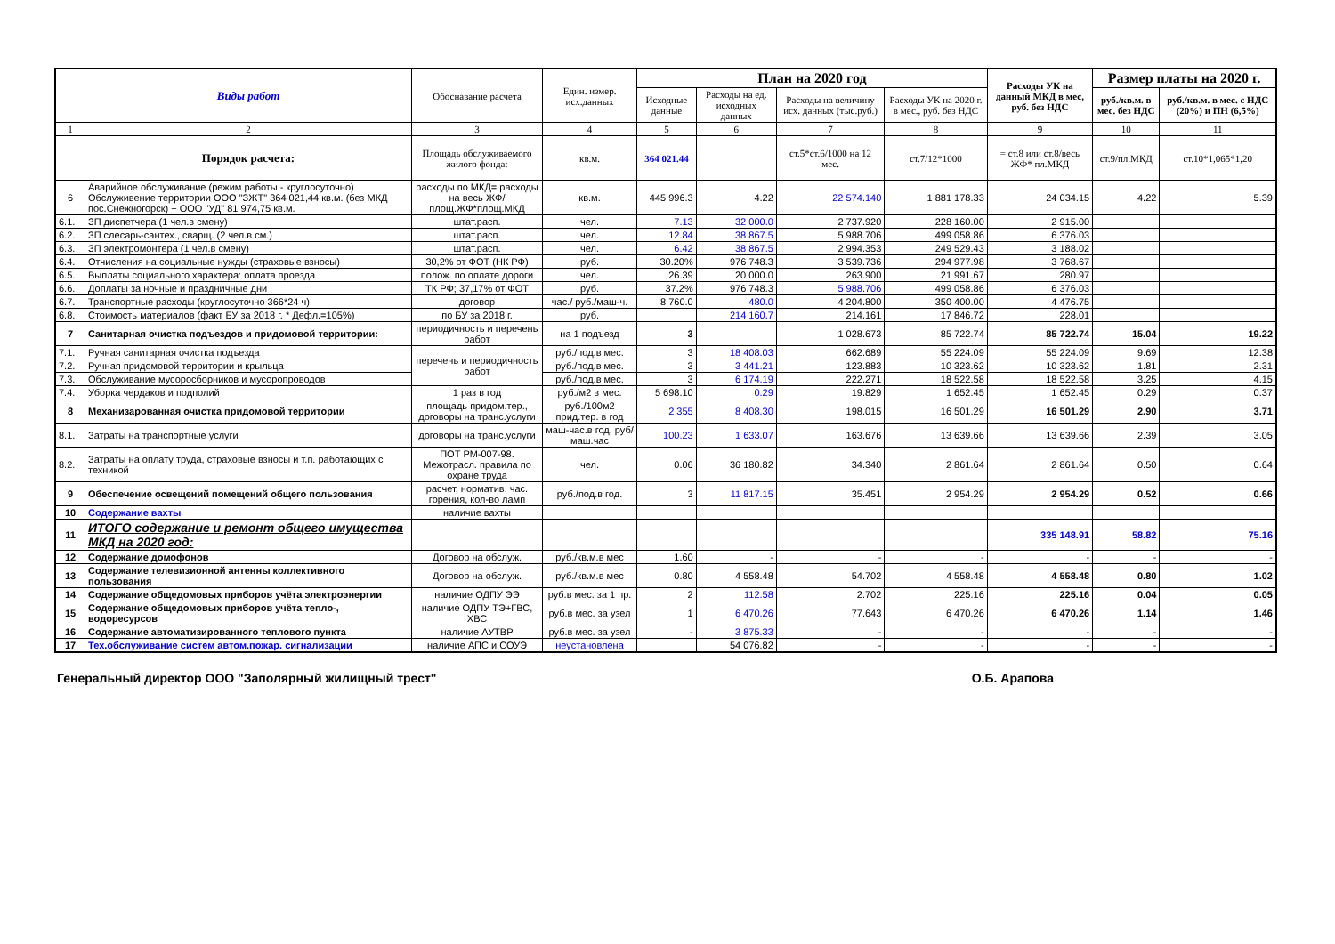| | Виды работ | Обоснавание расчета | Един. измер. исх.данных | План на 2020 год | | | | Расходы УК на данный МКД в мес, руб. без НДС | Размер платы на 2020 г. | |
| --- | --- | --- | --- | --- | --- | --- | --- | --- | --- | --- |
| | | | | Исходные данные | Расходы на ед. исходных данных | Расходы на величину исх. данных (тыс.руб.) | Расходы УК на 2020 г. в мес., руб. без НДС | | руб./кв.м. в мес. без НДС | руб./кв.м. в мес. с НДС (20%) и ПН (6,5%) |
| 1 | 2 | 3 | 4 | 5 | 6 | 7 | 8 | 9 | 10 | 11 |
| | Порядок расчета: | Площадь обслуживаемого жилого фонда: | кв.м. | 364 021.44 | | ст.5*ст.6/1000 на 12 мес. | ст.7/12*1000 | = ст.8 или ст.8/весь ЖФ* пл.МКД | ст.9/пл.МКД | ст.10*1,065*1,20 |
| 6 | Аварийное обслуживание (режим работы - круглосуточно) Обслуживение территории ООО "ЗЖТ" 364 021,44 кв.м. (без МКД пос.Снежногорск) + ООО "УД" 81 974,75 кв.м. | расходы по МКД= расходы на весь ЖФ/ площ.ЖФ*площ.МКД | кв.м. | 445 996.3 | 4.22 | 22 574.140 | 1 881 178.33 | 24 034.15 | 4.22 | 5.39 |
| 6.1. | ЗП диспетчера (1 чел.в смену) | штат.расп. | чел. | 7.13 | 32 000.0 | 2 737.920 | 228 160.00 | 2 915.00 | | |
| 6.2. | ЗП слесарь-сантех., сварщ. (2 чел.в см.) | штат.расп. | чел. | 12.84 | 38 867.5 | 5 988.706 | 499 058.86 | 6 376.03 | | |
| 6.3. | ЗП электромонтера (1 чел.в смену) | штат.расп. | чел. | 6.42 | 38 867.5 | 2 994.353 | 249 529.43 | 3 188.02 | | |
| 6.4. | Отчисления на социальные нужды (страховые взносы) | 30,2% от ФОТ (НК РФ) | руб. | 30.20% | 976 748.3 | 3 539.736 | 294 977.98 | 3 768.67 | | |
| 6.5. | Выплаты социального характера: оплата проезда | полож. по оплате дороги | чел. | 26.39 | 20 000.0 | 263.900 | 21 991.67 | 280.97 | | |
| 6.6. | Доплаты за ночные и праздничные дни | ТК РФ; 37,17% от ФОТ | руб. | 37.2% | 976 748.3 | 5 988.706 | 499 058.86 | 6 376.03 | | |
| 6.7. | Транспортные расходы (круглосуточно 366*24 ч) | договор | час./ руб./маш-ч. | 8 760.0 | 480.0 | 4 204.800 | 350 400.00 | 4 476.75 | | |
| 6.8. | Стоимость материалов (факт БУ за 2018 г. * Дефл.=105%) | по БУ за 2018 г. | руб. | | 214 160.7 | 214.161 | 17 846.72 | 228.01 | | |
| 7 | Санитарная очистка подъездов и придомовой территории: | периодичность и перечень работ | на 1 подъезд | 3 | | 1 028.673 | 85 722.74 | 85 722.74 | 15.04 | 19.22 |
| 7.1. | Ручная санитарная очистка подъезда | перечень и периодичность работ | руб./под.в мес. | 3 | 18 408.03 | 662.689 | 55 224.09 | 55 224.09 | 9.69 | 12.38 |
| 7.2. | Ручная придомовой территории и крыльца | | руб./под.в мес. | 3 | 3 441.21 | 123.883 | 10 323.62 | 10 323.62 | 1.81 | 2.31 |
| 7.3. | Обслуживание мусоросборников и мусоропроводов | | руб./под.в мес. | 3 | 6 174.19 | 222.271 | 18 522.58 | 18 522.58 | 3.25 | 4.15 |
| 7.4. | Уборка чердаков и подполий | 1 раз в год | руб./м2 в мес. | 5 698.10 | 0.29 | 19.829 | 1 652.45 | 1 652.45 | 0.29 | 0.37 |
| 8 | Механизарованная очистка придомовой территории | площадь придом.тер., договоры на транс.услуги | руб./100м2 прид.тер. в год | 2 355 | 8 408.30 | 198.015 | 16 501.29 | 16 501.29 | 2.90 | 3.71 |
| 8.1. | Затраты на транспортные услуги | договоры на транс.услуги | маш-час.в год, руб/маш.час | 100.23 | 1 633.07 | 163.676 | 13 639.66 | 13 639.66 | 2.39 | 3.05 |
| 8.2. | Затраты на оплату труда, страховые взносы и т.п. работающих с техникой | ПОТ РМ-007-98. Межотрасл. правила по охране труда | чел. | 0.06 | 36 180.82 | 34.340 | 2 861.64 | 2 861.64 | 0.50 | 0.64 |
| 9 | Обеспечение освещений помещений общего пользования | расчет, норматив. час. горения, кол-во ламп | руб./под.в год. | 3 | 11 817.15 | 35.451 | 2 954.29 | 2 954.29 | 0.52 | 0.66 |
| 10 | Содержание вахты | наличие вахты | | | | | | | | |
| 11 | ИТОГО содержание и ремонт общего имущества МКД на 2020 год: | | | | | | | 335 148.91 | 58.82 | 75.16 |
| 12 | Содержание домофонов | Договор на обслуж. | руб./кв.м.в мес | 1.60 | - | - | - | - | - | - |
| 13 | Содержание телевизионной антенны коллективного пользования | Договор на обслуж. | руб./кв.м.в мес | 0.80 | 4 558.48 | 54.702 | 4 558.48 | 4 558.48 | 0.80 | 1.02 |
| 14 | Содержание общедомовых приборов учёта электроэнергии | наличие ОДПУ ЭЭ | руб.в мес. за 1 пр. | 2 | 112.58 | 2.702 | 225.16 | 225.16 | 0.04 | 0.05 |
| 15 | Содержание общедомовых приборов учёта тепло-, водоресурсов | наличие ОДПУ ТЭ+ГВС, ХВС | руб.в мес. за узел | 1 | 6 470.26 | 77.643 | 6 470.26 | 6 470.26 | 1.14 | 1.46 |
| 16 | Содержание автоматизированного теплового пункта | наличие АУТВР | руб.в мес. за узел | - | 3 875.33 | - | - | - | - | - |
| 17 | Тех.обслуживание систем автом.пожар. сигнализации | наличие АПС и СОУЭ | неустановлена | | 54 076.82 | - | - | - | - | - |
Генеральный директор ООО "Заполярный жилищный трест" О.Б. Арапова